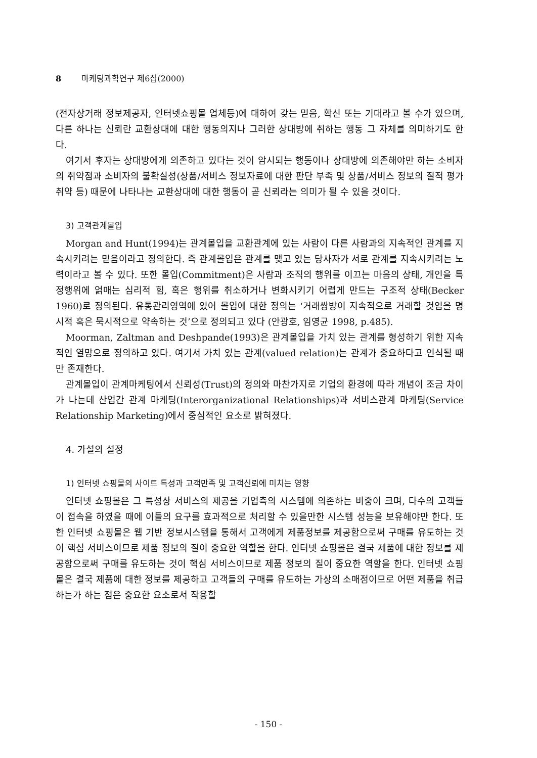8 마케팅과학연구 제6집(2000)
(전자상거래 정보제공자, 인터넷쇼핑몰 업체등)에 대하여 갖는 믿음, 확신 또는 기대라고 볼 수가 있으며, 다른 하나는 신뢰란 교환상대에 대한 행동의지나 그러한 상대방에 취하는 행동 그 자체를 의미하기도 한다.
여기서 후자는 상대방에게 의존하고 있다는 것이 암시되는 행동이나 상대방에 의존해야만 하는 소비자의 취약점과 소비자의 불확실성(상품/서비스 정보자료에 대한 판단 부족 및 상품/서비스 정보의 질적 평가취약 등) 때문에 나타나는 교환상대에 대한 행동이 곧 신뢰라는 의미가 될 수 있을 것이다.
3) 고객관계몰입
Morgan and Hunt(1994)는 관계몰입을 교환관계에 있는 사람이 다른 사람과의 지속적인 관계를 지속시키려는 믿음이라고 정의한다. 즉 관계몰입은 관계를 맺고 있는 당사자가 서로 관계를 지속시키려는 노력이라고 볼 수 있다. 또한 몰입(Commitment)은 사람과 조직의 행위를 이끄는 마음의 상태, 개인을 특정행위에 얽매는 심리적 힘, 혹은 행위를 취소하거나 변화시키기 어렵게 만드는 구조적 상태(Becker 1960)로 정의된다. 유통관리영역에 있어 몰입에 대한 정의는 ‘거래쌍방이 지속적으로 거래할 것임을 명시적 혹은 묵시적으로 약속하는 것’으로 정의되고 있다 (안광호, 임영균 1998, p.485).
Moorman, Zaltman and Deshpande(1993)은 관계몰입을 가치 있는 관계를 형성하기 위한 지속적인 열망으로 정의하고 있다. 여기서 가치 있는 관계(valued relation)는 관계가 중요하다고 인식될 때만 존재한다.
관계몰입이 관계마케팅에서 신뢰성(Trust)의 정의와 마찬가지로 기업의 환경에 따라 개념이 조금 차이가 나는데 산업간 관계 마케팅(Interorganizational Relationships)과 서비스관계 마케팅(Service Relationship Marketing)에서 중심적인 요소로 밝혀졌다.
4. 가설의 설정
1) 인터넷 쇼핑몰의 사이트 특성과 고객만족 및 고객신뢰에 미치는 영향
인터넷 쇼핑몰은 그 특성상 서비스의 제공을 기업측의 시스템에 의존하는 비중이 크며, 다수의 고객들이 접속을 하였을 때에 이들의 요구를 효과적으로 처리할 수 있을만한 시스템 성능을 보유해야만 한다. 또한 인터넷 쇼핑몰은 웹 기반 정보시스템을 통해서 고객에게 제품정보를 제공함으로써 구매를 유도하는 것이 핵심 서비스이므로 제품 정보의 질이 중요한 역할을 한다. 인터넷 쇼핑몰은 결국 제품에 대한 정보를 제공함으로써 구매를 유도하는 것이 핵심 서비스이므로 제품 정보의 질이 중요한 역할을 한다. 인터넷 쇼핑몰은 결국 제품에 대한 정보를 제공하고 고객들의 구매를 유도하는 가상의 소매점이므로 어떤 제품을 취급하는가 하는 점은 중요한 요소로서 작용할
- 150 -